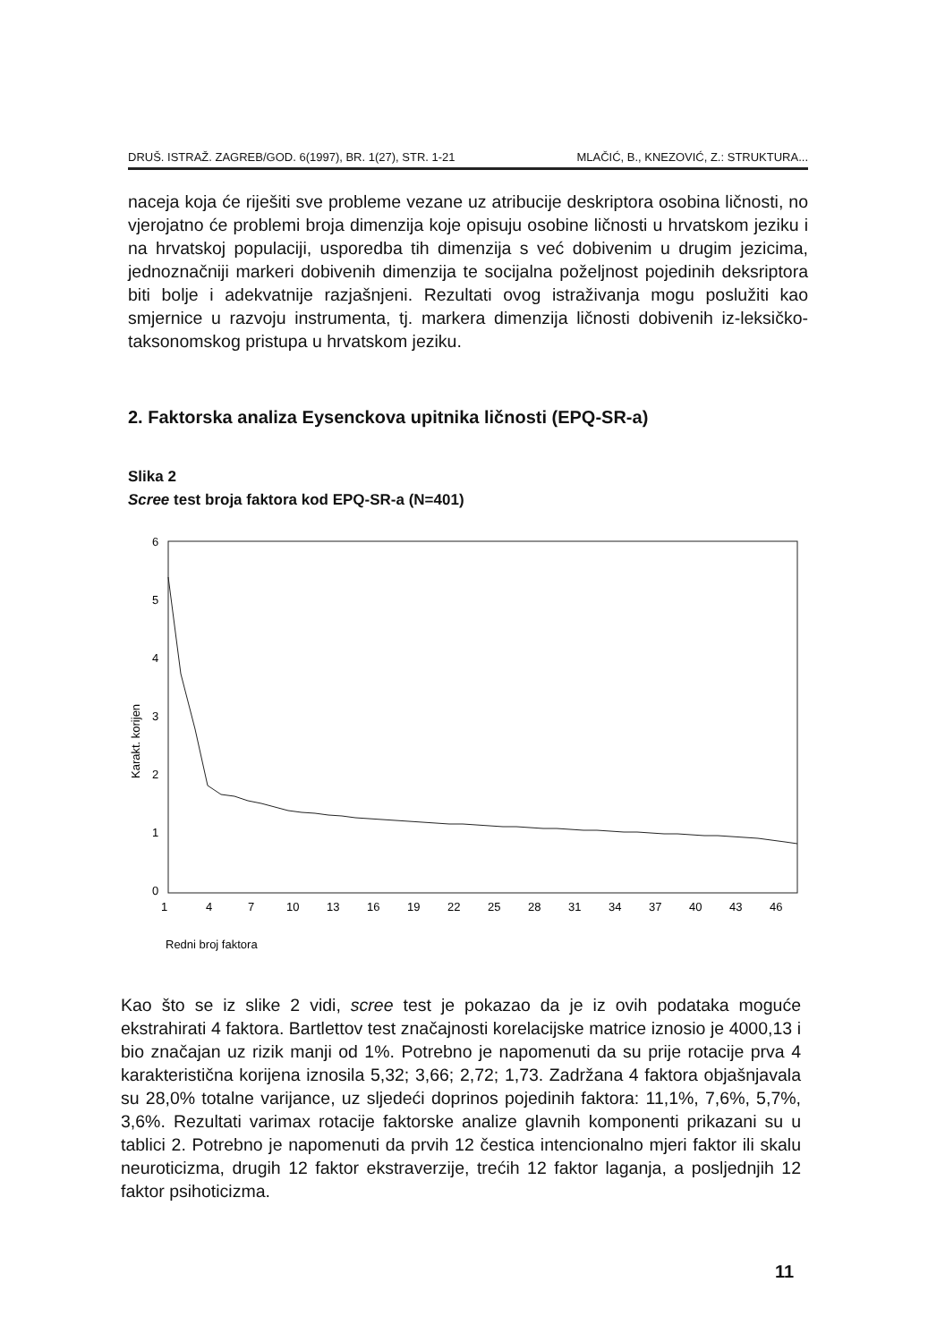DRUŠ. ISTRAŽ. ZAGREB/GOD. 6(1997), BR. 1(27), STR. 1-21 MLAČIĆ, B., KNEZOVIĆ, Z.: STRUKTURA...
naceja koja će riješiti sve probleme vezane uz atribucije deskriptora osobina ličnosti, no vjerojatno će problemi broja dimenzija koje opisuju osobine ličnosti u hrvatskom jeziku i na hrvatskoj populaciji, usporedba tih dimenzija s već dobivenim u drugim jezicima, jednoznačniji markeri dobivenih dimenzija te socijalna poželjnost pojedinih deksriptora biti bolje i adekvatnije razjašnjeni. Rezultati ovog istraživanja mogu poslužiti kao smjernice u razvoju instrumenta, tj. markera dimenzija ličnosti dobivenih iz-leksičko-taksonomskog pristupa u hrvatskom jeziku.
2. Faktorska analiza Eysenckova upitnika ličnosti (EPQ-SR-a)
Slika 2
Scree test broja faktora kod EPQ-SR-a (N=401)
6
5
4
3
2
1
0
Karakt. korijen
1
4
7
10
13
16
19
22
25
28
31
34
37
40
43
46
Redni broj faktora
Kao što se iz slike 2 vidi, scree test je pokazao da je iz ovih podataka moguće ekstrahirati 4 faktora. Bartlettov test značajnosti korelacijske matrice iznosio je 4000,13 i bio značajan uz rizik manji od 1%. Potrebno je napomenuti da su prije rotacije prva 4 karakteristična korijena iznosila 5,32; 3,66; 2,72; 1,73. Zadržana 4 faktora objašnjavala su 28,0% totalne varijance, uz sljedeći doprinos pojedinih faktora: 11,1%, 7,6%, 5,7%, 3,6%. Rezultati varimax rotacije faktorske analize glavnih komponenti prikazani su u tablici 2. Potrebno je napomenuti da prvih 12 čestica intencionalno mjeri faktor ili skalu neuroticizma, drugih 12 faktor ekstraverzije, trećih 12 faktor laganja, a posljednjih 12 faktor psihoticizma.
11